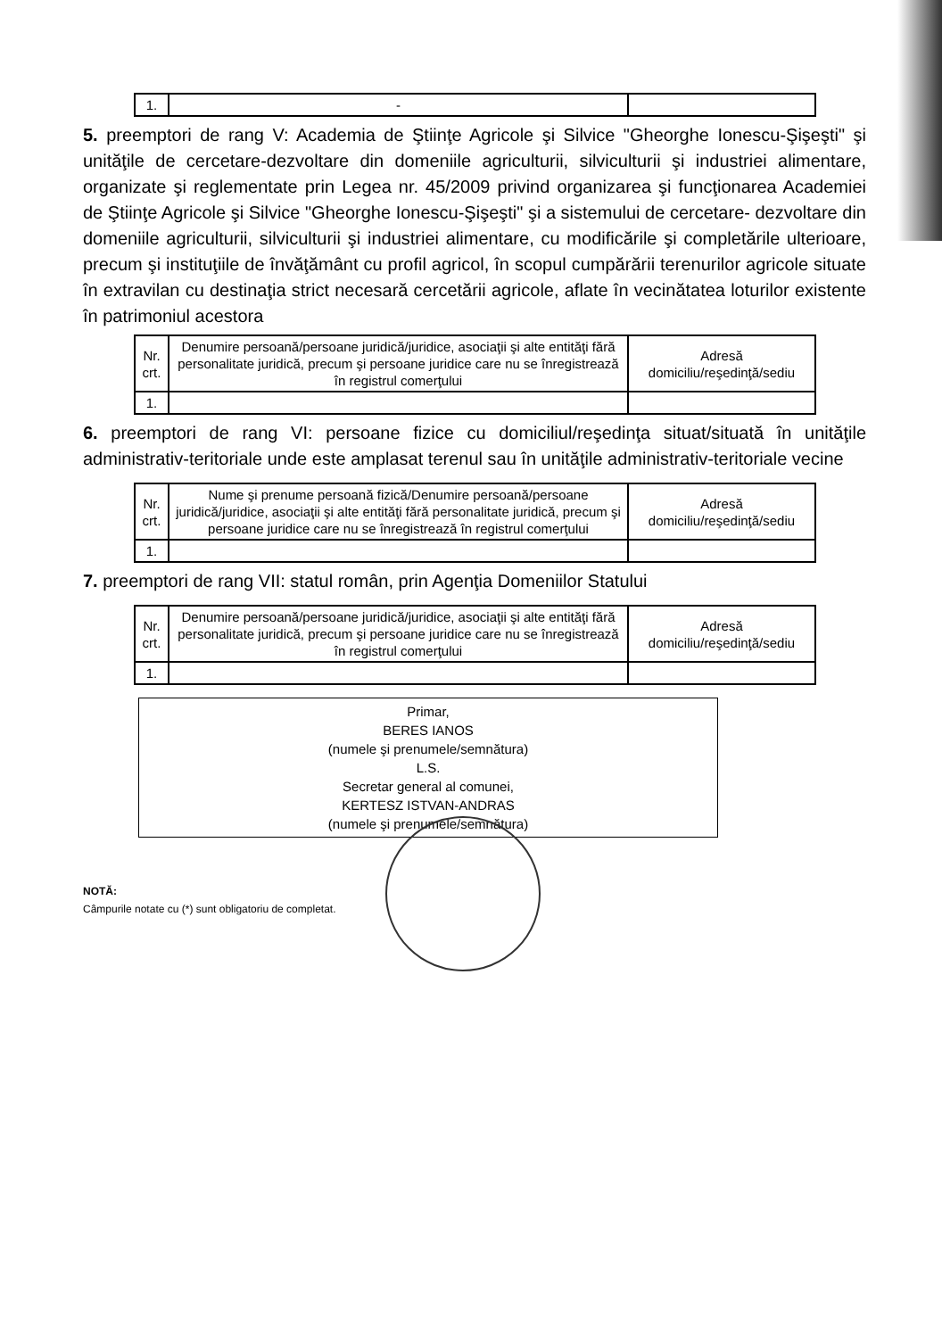| 1. | - | |
5. preemptori de rang V: Academia de Ştiinţe Agricole şi Silvice "Gheorghe Ionescu-Şişeşti" şi unităţile de cercetare-dezvoltare din domeniile agriculturii, silviculturii şi industriei alimentare, organizate şi reglementate prin Legea nr. 45/2009 privind organizarea şi funcţionarea Academiei de Ştiinţe Agricole şi Silvice "Gheorghe Ionescu-Şişeşti" şi a sistemului de cercetare- dezvoltare din domeniile agriculturii, silviculturii şi industriei alimentare, cu modificările şi completările ulterioare, precum şi instituţiile de învăţământ cu profil agricol, în scopul cumpărării terenurilor agricole situate în extravilan cu destinaţia strict necesară cercetării agricole, aflate în vecinătatea loturilor existente în patrimoniul acestora
| Nr. crt. | Denumire persoană/persoane juridică/juridice, asociaţii şi alte entităţi fără personalitate juridică, precum şi persoane juridice care nu se înregistrează în registrul comerţului | Adresă domiciliu/reşedinţă/sediu |
| --- | --- | --- |
| 1. | | |
6. preemptori de rang VI: persoane fizice cu domiciliul/reşedinţa situat/situată în unităţile administrativ-teritoriale unde este amplasat terenul sau în unităţile administrativ-teritoriale vecine
| Nr. crt. | Nume şi prenume persoană fizică/Denumire persoană/persoane juridică/juridice, asociaţii şi alte entităţi fără personalitate juridică, precum şi persoane juridice care nu se înregistrează în registrul comerţului | Adresă domiciliu/reşedinţă/sediu |
| --- | --- | --- |
| 1. | | |
7. preemptori de rang VII: statul român, prin Agenţia Domeniilor Statului
| Nr. crt. | Denumire persoană/persoane juridică/juridice, asociaţii şi alte entităţi fără personalitate juridică, precum şi persoane juridice care nu se înregistrează în registrul comerţului | Adresă domiciliu/reşedinţă/sediu |
| --- | --- | --- |
| 1. | | |
Primar,
BERES IANOS
(numele şi prenumele/semnătura)
L.S.
Secretar general al comunei,
KERTESZ ISTVAN-ANDRAS
(numele şi prenumele/semnătura)
NOTĂ:
Câmpurile notate cu (*) sunt obligatoriu de completat.